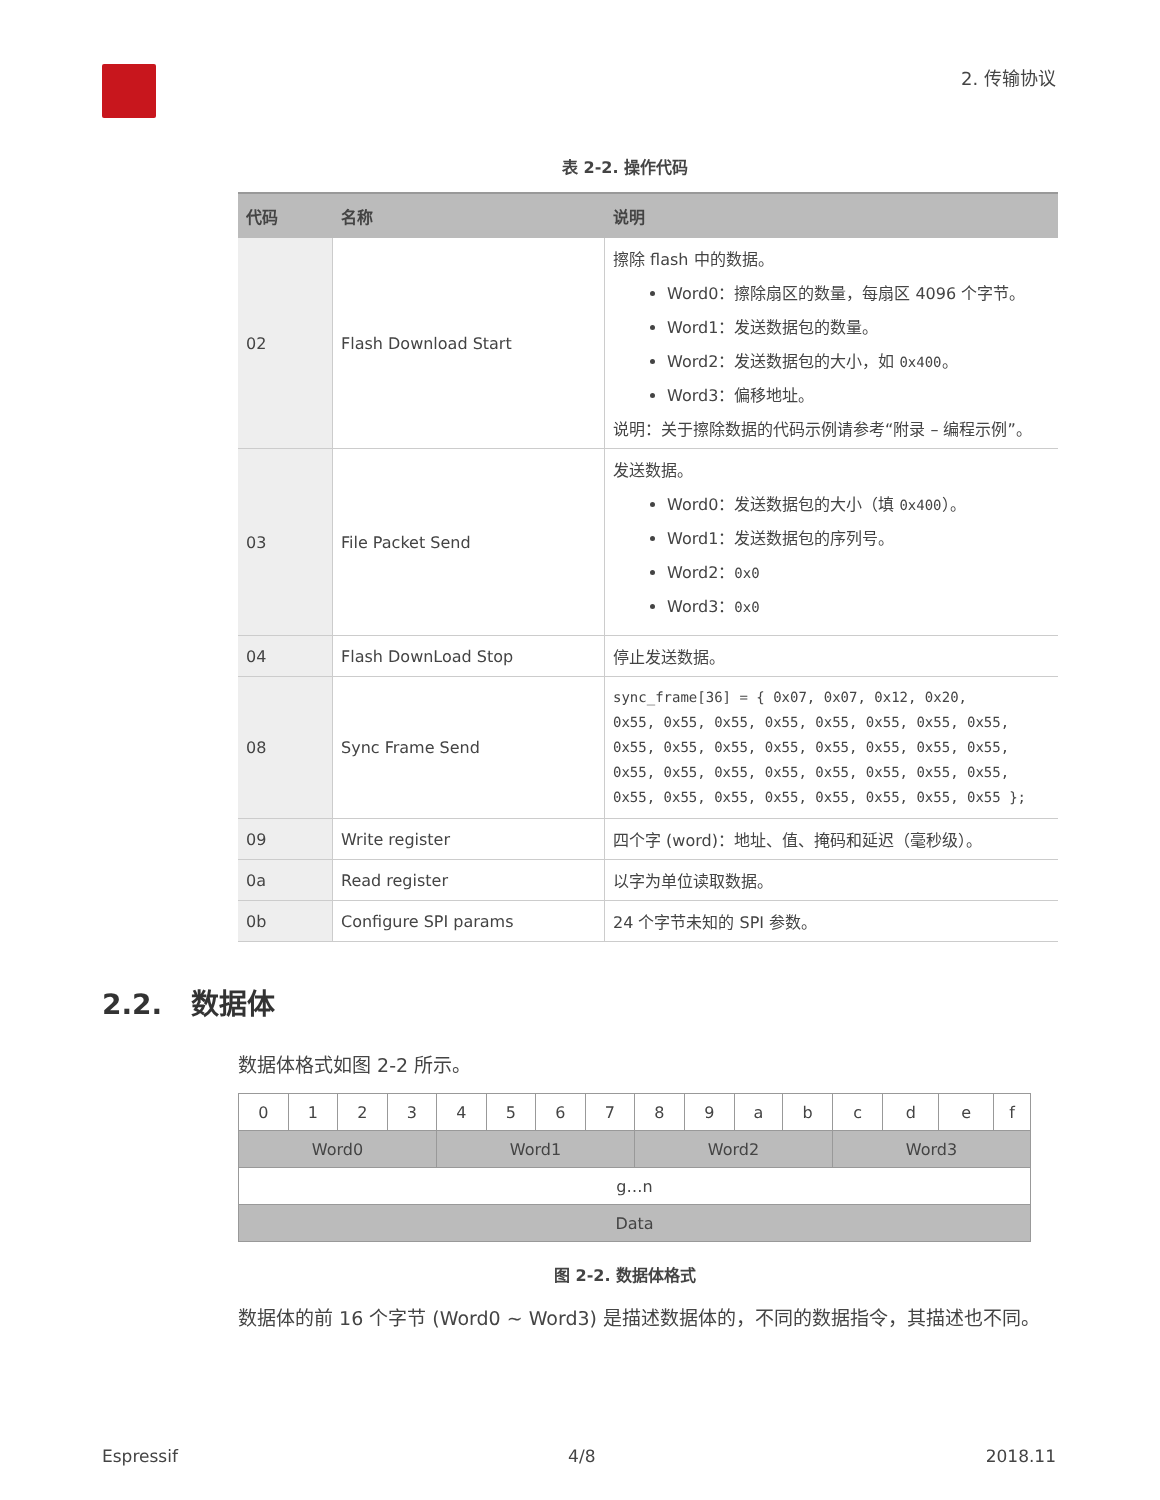2. 传输协议
表 2-2. 操作代码
| 代码 | 名称 | 说明 |
| --- | --- | --- |
| 02 | Flash Download Start | 擦除 flash 中的数据。 Word0：擦除扇区的数量，每扇区 4096 个字节。 Word1：发送数据包的数量。 Word2：发送数据包的大小，如 0x400 。 Word3：偏移地址。 说明：关于擦除数据的代码示例请参考“附录 – 编程示例”。 |
| 03 | File Packet Send | 发送数据。 Word0：发送数据包的大小（填 0x400 ）。 Word1：发送数据包的序列号。 Word2： 0x0 Word3： 0x0 |
| 04 | Flash DownLoad Stop | 停止发送数据。 |
| 08 | Sync Frame Send | sync_frame[36] = { 0x07, 0x07, 0x12, 0x20, 0x55, 0x55, 0x55, 0x55, 0x55, 0x55, 0x55, 0x55, 0x55, 0x55, 0x55, 0x55, 0x55, 0x55, 0x55, 0x55, 0x55, 0x55, 0x55, 0x55, 0x55, 0x55, 0x55, 0x55, 0x55, 0x55, 0x55, 0x55, 0x55, 0x55, 0x55, 0x55 }; |
| 09 | Write register | 四个字 (word)：地址、值、掩码和延迟（毫秒级）。 |
| 0a | Read register | 以字为单位读取数据。 |
| 0b | Configure SPI params | 24 个字节未知的 SPI 参数。 |
2.2. 数据体
数据体格式如图 2-2 所示。
| 0 | 1 | 2 | 3 | 4 | 5 | 6 | 7 | 8 | 9 | a | b | c | d | e | f |
| Word0 | | | | Word1 | | | | Word2 | | | | Word3 | | | |
| g…n | | | | | | | | | | | | | | | |
| Data | | | | | | | | | | | | | | | |
图 2-2. 数据体格式
数据体的前 16 个字节 (Word0 ~ Word3) 是描述数据体的，不同的数据指令，其描述也不同。
Espressif 4/8 2018.11